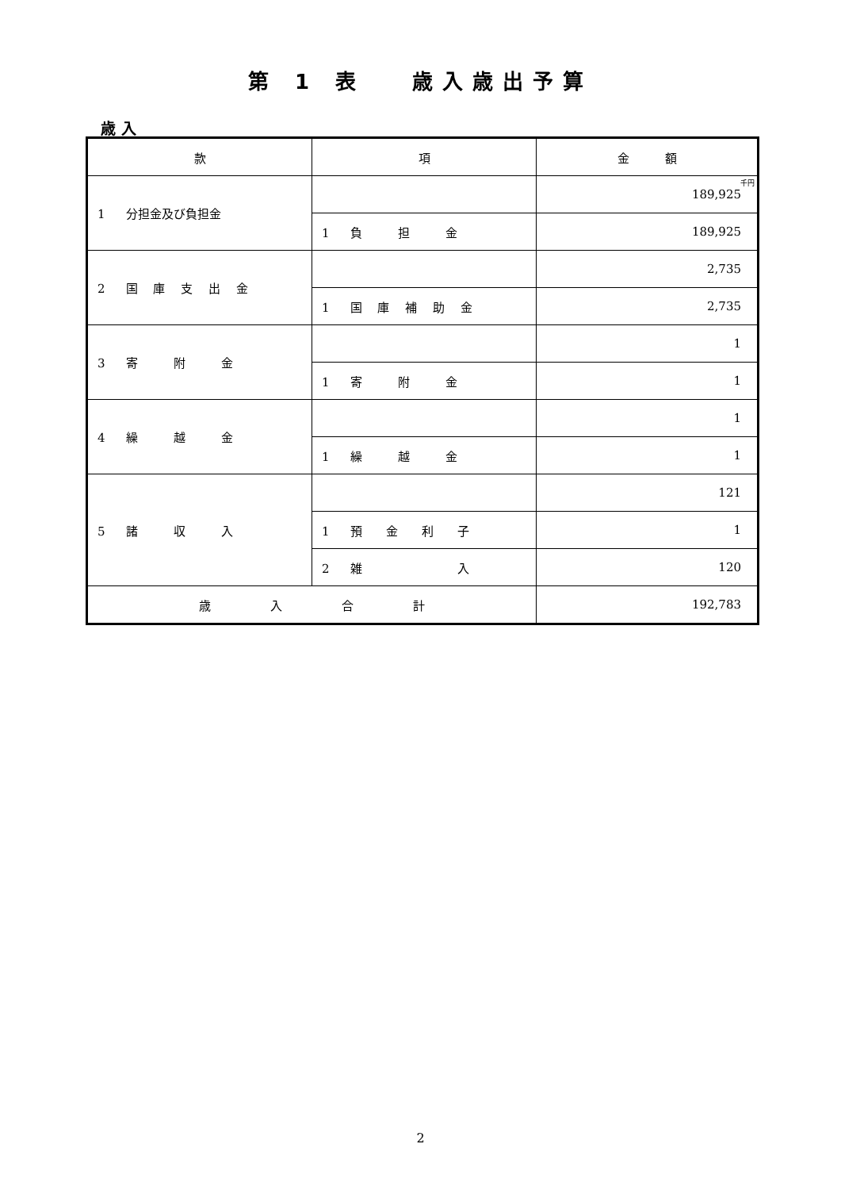第 1 表　 歳入歳出予算
歳 入
| 款 | 項 | 金 額 |
| --- | --- | --- |
| 1 分担金及び負担金 | | <sup>千円</sup>189,925 |
| | 1 負 担 金 | 189,925 |
| 2 国 庫 支 出 金 | | 2,735 |
| | 1 国 庫 補 助 金 | 2,735 |
| 3 寄 附 金 | | 1 |
| | 1 寄 附 金 | 1 |
| 4 繰 越 金 | | 1 |
| | 1 繰 越 金 | 1 |
| 5 諸 収 入 | | 121 |
| | 1 預 金 利 子 | 1 |
| | 2 雑 入 | 120 |
| 歳 入 合 計 | | 192,783 |
2